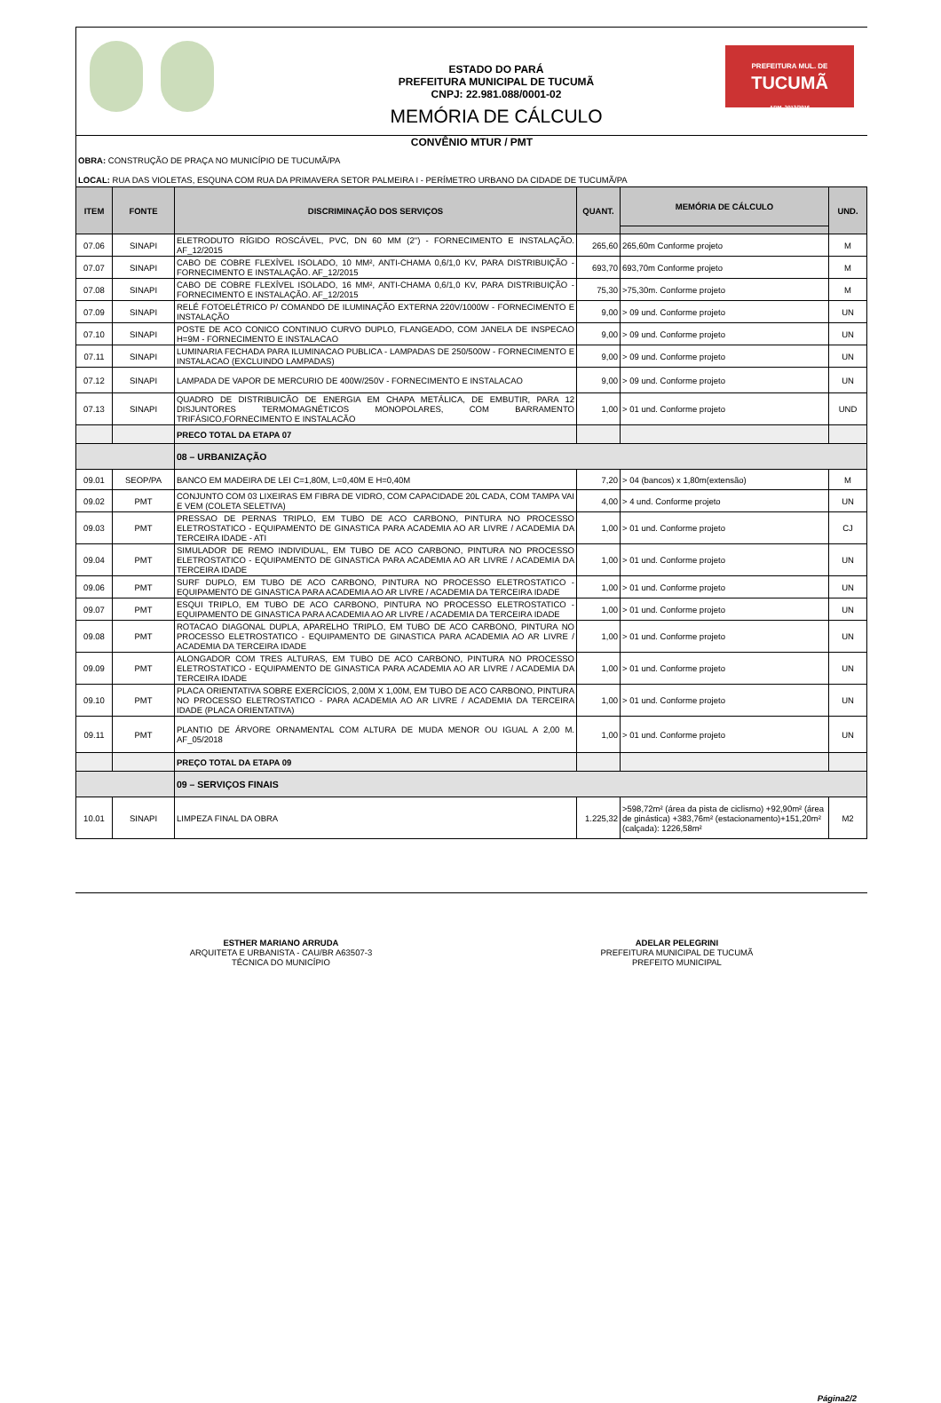ESTADO DO PARÁ
PREFEITURA MUNICIPAL DE TUCUMÃ
CNPJ: 22.981.088/0001-02
MEMÓRIA DE CÁLCULO
PREFEITURA MUL. DE
TUCUMÃ
ADM. 2013/2016
CONVÊNIO MTUR / PMT
OBRA: CONSTRUÇÃO DE PRAÇA NO MUNICÍPIO DE TUCUMÃ/PA
LOCAL: RUA DAS VIOLETAS, ESQUNA COM RUA DA PRIMAVERA SETOR PALMEIRA I - PERÍMETRO URBANO DA CIDADE DE TUCUMÃ/PA
| ITEM | FONTE | DISCRIMINAÇÃO DOS SERVIÇOS | QUANT. | MEMÓRIA DE CÁLCULO | UND. |
| --- | --- | --- | --- | --- | --- |
| 07.06 | SINAPI | ELETRODUTO RÍGIDO ROSCÁVEL, PVC, DN 60 MM (2") - FORNECIMENTO E INSTALAÇÃO. AF_12/2015 | 265,60 | 265,60m Conforme projeto | M |
| 07.07 | SINAPI | CABO DE COBRE FLEXÍVEL ISOLADO, 10 MM², ANTI-CHAMA 0,6/1,0 KV, PARA DISTRIBUIÇÃO - FORNECIMENTO E INSTALAÇÃO. AF_12/2015 | 693,70 | 693,70m Conforme projeto | M |
| 07.08 | SINAPI | CABO DE COBRE FLEXÍVEL ISOLADO, 16 MM², ANTI-CHAMA 0,6/1,0 KV, PARA DISTRIBUIÇÃO - FORNECIMENTO E INSTALAÇÃO. AF_12/2015 | 75,30 | >75,30m. Conforme projeto | M |
| 07.09 | SINAPI | RELÉ FOTOELÉTRICO P/ COMANDO DE ILUMINAÇÃO EXTERNA 220V/1000W - FORNECIMENTO E INSTALAÇÃO | 9,00 | > 09 und. Conforme projeto | UN |
| 07.10 | SINAPI | POSTE DE ACO CONICO CONTINUO CURVO DUPLO, FLANGEADO, COM JANELA DE INSPECAO H=9M - FORNECIMENTO E INSTALACAO | 9,00 | > 09 und. Conforme projeto | UN |
| 07.11 | SINAPI | LUMINARIA FECHADA PARA ILUMINACAO PUBLICA - LAMPADAS DE 250/500W - FORNECIMENTO E INSTALACAO (EXCLUINDO LAMPADAS) | 9,00 | > 09 und. Conforme projeto | UN |
| 07.12 | SINAPI | LAMPADA DE VAPOR DE MERCURIO DE 400W/250V - FORNECIMENTO E INSTALACAO | 9,00 | > 09 und. Conforme projeto | UN |
| 07.13 | SINAPI | QUADRO DE DISTRIBUICÃO DE ENERGIA EM CHAPA METÁLICA, DE EMBUTIR, PARA 12 DISJUNTORES TERMOMAGNÉTICOS MONOPOLARES, COM BARRAMENTO TRIFÁSICO,FORNECIMENTO E INSTALACÃO | 1,00 | > 01 und. Conforme projeto | UND |
| | | PRECO TOTAL DA ETAPA 07 | | | |
| | | 08 – URBANIZAÇÃO | | | |
| 09.01 | SEOP/PA | BANCO EM MADEIRA DE LEI C=1,80M, L=0,40M E H=0,40M | 7,20 | > 04 (bancos) x 1,80m(extensão) | M |
| 09.02 | PMT | CONJUNTO COM 03 LIXEIRAS EM FIBRA DE VIDRO, COM CAPACIDADE 20L CADA, COM TAMPA VAI E VEM (COLETA SELETIVA) | 4,00 | > 4 und. Conforme projeto | UN |
| 09.03 | PMT | PRESSAO DE PERNAS TRIPLO, EM TUBO DE ACO CARBONO, PINTURA NO PROCESSO ELETROSTATICO - EQUIPAMENTO DE GINASTICA PARA ACADEMIA AO AR LIVRE / ACADEMIA DA TERCEIRA IDADE - ATI | 1,00 | > 01 und. Conforme projeto | CJ |
| 09.04 | PMT | SIMULADOR DE REMO INDIVIDUAL, EM TUBO DE ACO CARBONO, PINTURA NO PROCESSO ELETROSTATICO - EQUIPAMENTO DE GINASTICA PARA ACADEMIA AO AR LIVRE / ACADEMIA DA TERCEIRA IDADE | 1,00 | > 01 und. Conforme projeto | UN |
| 09.06 | PMT | SURF DUPLO, EM TUBO DE ACO CARBONO, PINTURA NO PROCESSO ELETROSTATICO - EQUIPAMENTO DE GINASTICA PARA ACADEMIA AO AR LIVRE / ACADEMIA DA TERCEIRA IDADE | 1,00 | > 01 und. Conforme projeto | UN |
| 09.07 | PMT | ESQUI TRIPLO, EM TUBO DE ACO CARBONO, PINTURA NO PROCESSO ELETROSTATICO - EQUIPAMENTO DE GINASTICA PARA ACADEMIA AO AR LIVRE / ACADEMIA DA TERCEIRA IDADE | 1,00 | > 01 und. Conforme projeto | UN |
| 09.08 | PMT | ROTACAO DIAGONAL DUPLA, APARELHO TRIPLO, EM TUBO DE ACO CARBONO, PINTURA NO PROCESSO ELETROSTATICO - EQUIPAMENTO DE GINASTICA PARA ACADEMIA AO AR LIVRE / ACADEMIA DA TERCEIRA IDADE | 1,00 | > 01 und. Conforme projeto | UN |
| 09.09 | PMT | ALONGADOR COM TRES ALTURAS, EM TUBO DE ACO CARBONO, PINTURA NO PROCESSO ELETROSTATICO - EQUIPAMENTO DE GINASTICA PARA ACADEMIA AO AR LIVRE / ACADEMIA DA TERCEIRA IDADE | 1,00 | > 01 und. Conforme projeto | UN |
| 09.10 | PMT | PLACA ORIENTATIVA SOBRE EXERCÍCIOS, 2,00M X 1,00M, EM TUBO DE ACO CARBONO, PINTURA NO PROCESSO ELETROSTATICO - PARA ACADEMIA AO AR LIVRE / ACADEMIA DA TERCEIRA IDADE (PLACA ORIENTATIVA) | 1,00 | > 01 und. Conforme projeto | UN |
| 09.11 | PMT | PLANTIO DE ÁRVORE ORNAMENTAL COM ALTURA DE MUDA MENOR OU IGUAL A 2,00 M. AF_05/2018 | 1,00 | > 01 und. Conforme projeto | UN |
| | | PREÇO TOTAL DA ETAPA 09 | | | |
| | | 09 – SERVIÇOS FINAIS | | | |
| 10.01 | SINAPI | LIMPEZA FINAL DA OBRA | 1.225,32 | >598,72m² (área da pista de ciclismo) +92,90m² (área de ginástica) +383,76m² (estacionamento)+151,20m² (calçada): 1226,58m² | M2 |
ESTHER MARIANO ARRUDA
ARQUITETA E URBANISTA - CAU/BR A63507-3
TÉCNICA DO MUNICÍPIO
ADELAR PELEGRINI
PREFEITURA MUNICIPAL DE TUCUMÃ
PREFEITO MUNICIPAL
Página2/2